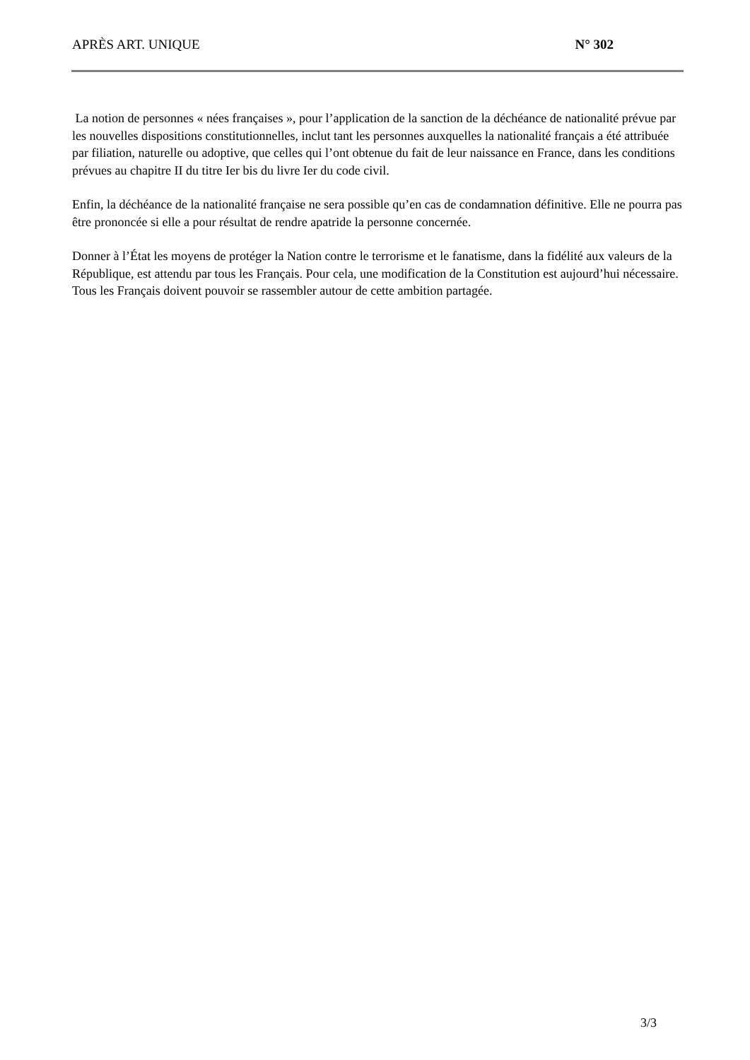APRÈS ART. UNIQUE N° 302
La notion de personnes « nées françaises », pour l’application de la sanction de la déchéance de nationalité prévue par les nouvelles dispositions constitutionnelles, inclut tant les personnes auxquelles la nationalité français a été attribuée par filiation, naturelle ou adoptive, que celles qui l’ont obtenue du fait de leur naissance en France, dans les conditions prévues au chapitre II du titre Ier bis du livre Ier du code civil.
Enfin, la déchéance de la nationalité française ne sera possible qu’en cas de condamnation définitive. Elle ne pourra pas être prononcée si elle a pour résultat de rendre apatride la personne concernée.
Donner à l’État les moyens de protéger la Nation contre le terrorisme et le fanatisme, dans la fidélité aux valeurs de la République, est attendu par tous les Français. Pour cela, une modification de la Constitution est aujourd’hui nécessaire. Tous les Français doivent pouvoir se rassembler autour de cette ambition partagée.
3/3